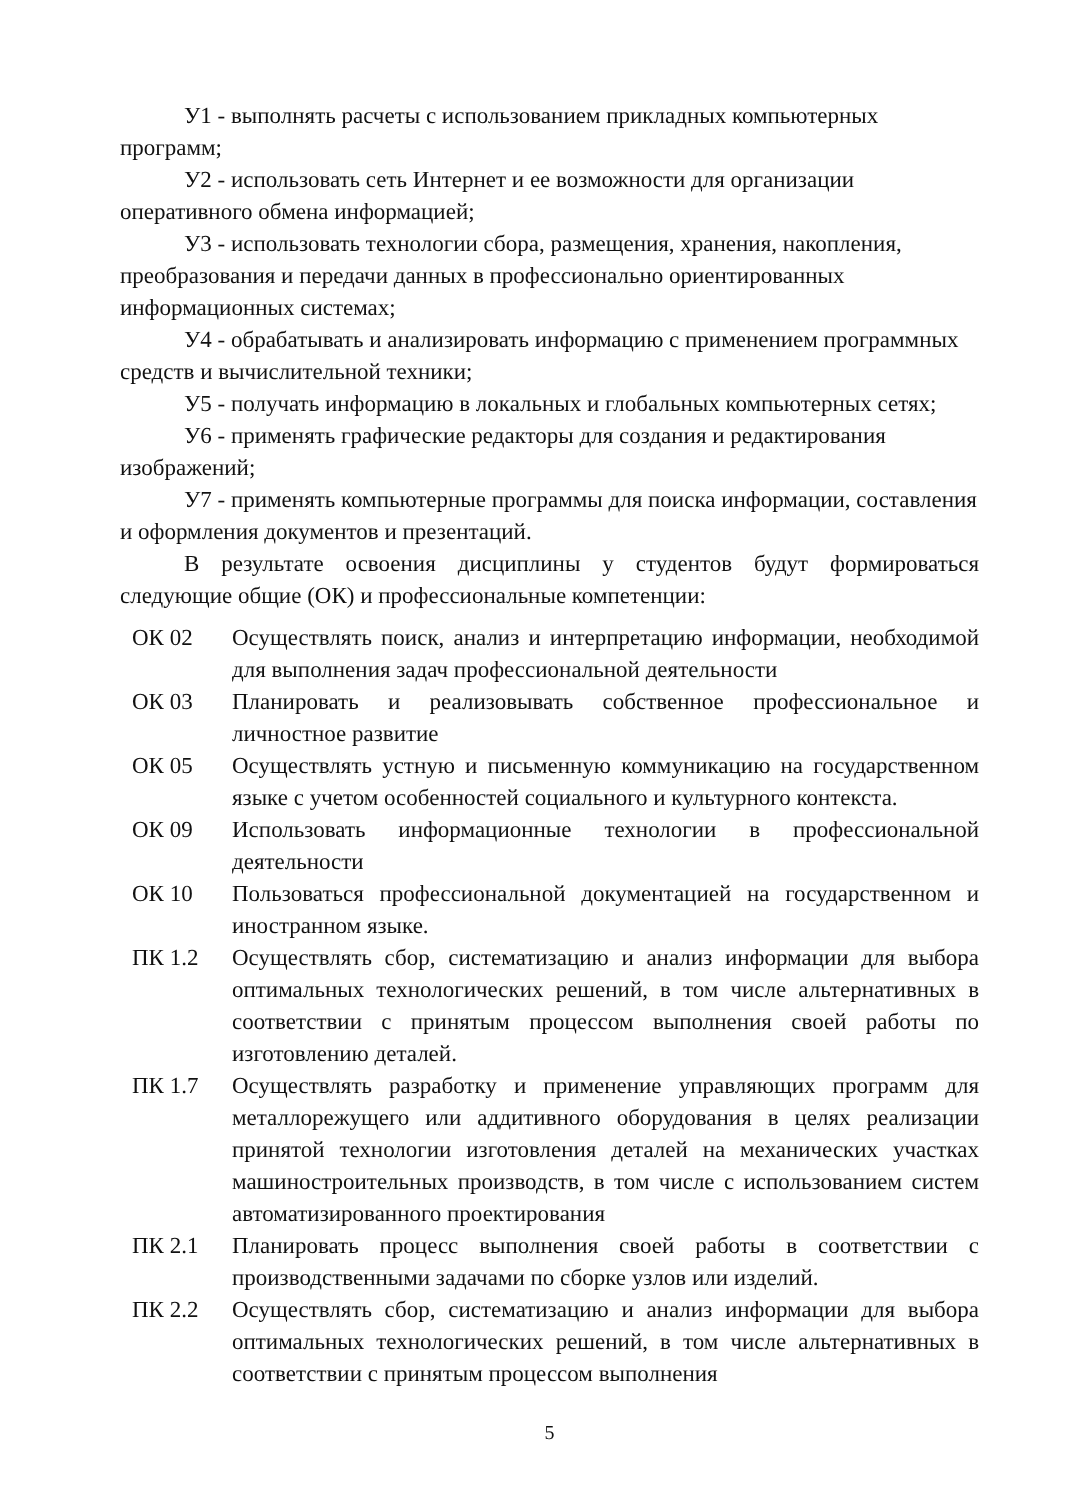У1 - выполнять расчеты с использованием прикладных компьютерных программ;
У2 - использовать сеть Интернет и ее возможности для организации оперативного обмена информацией;
У3 - использовать технологии сбора, размещения, хранения, накопления, преобразования и передачи данных в профессионально ориентированных информационных системах;
У4 - обрабатывать и анализировать информацию с применением программных средств и вычислительной техники;
У5 - получать информацию в локальных и глобальных компьютерных сетях;
У6 - применять графические редакторы для создания и редактирования изображений;
У7 - применять компьютерные программы для поиска информации, составления и оформления документов и презентаций.
В результате освоения дисциплины у студентов будут формироваться следующие общие (ОК) и профессиональные компетенции:
| ОК 02 | Осуществлять поиск, анализ и интерпретацию информации, необходимой для выполнения задач профессиональной деятельности |
| ОК 03 | Планировать и реализовывать собственное профессиональное и личностное развитие |
| ОК 05 | Осуществлять устную и письменную коммуникацию на государственном языке с учетом особенностей социального и культурного контекста. |
| ОК 09 | Использовать информационные технологии в профессиональной деятельности |
| ОК 10 | Пользоваться профессиональной документацией на государственном и иностранном языке. |
| ПК 1.2 | Осуществлять сбор, систематизацию и анализ информации для выбора оптимальных технологических решений, в том числе альтернативных в соответствии с принятым процессом выполнения своей работы по изготовлению деталей. |
| ПК 1.7 | Осуществлять разработку и применение управляющих программ для металлорежущего или аддитивного оборудования в целях реализации принятой технологии изготовления деталей на механических участках машиностроительных производств, в том числе с использованием систем автоматизированного проектирования |
| ПК 2.1 | Планировать процесс выполнения своей работы в соответствии с производственными задачами по сборке узлов или изделий. |
| ПК 2.2 | Осуществлять сбор, систематизацию и анализ информации для выбора оптимальных технологических решений, в том числе альтернативных в соответствии с принятым процессом выполнения |
5